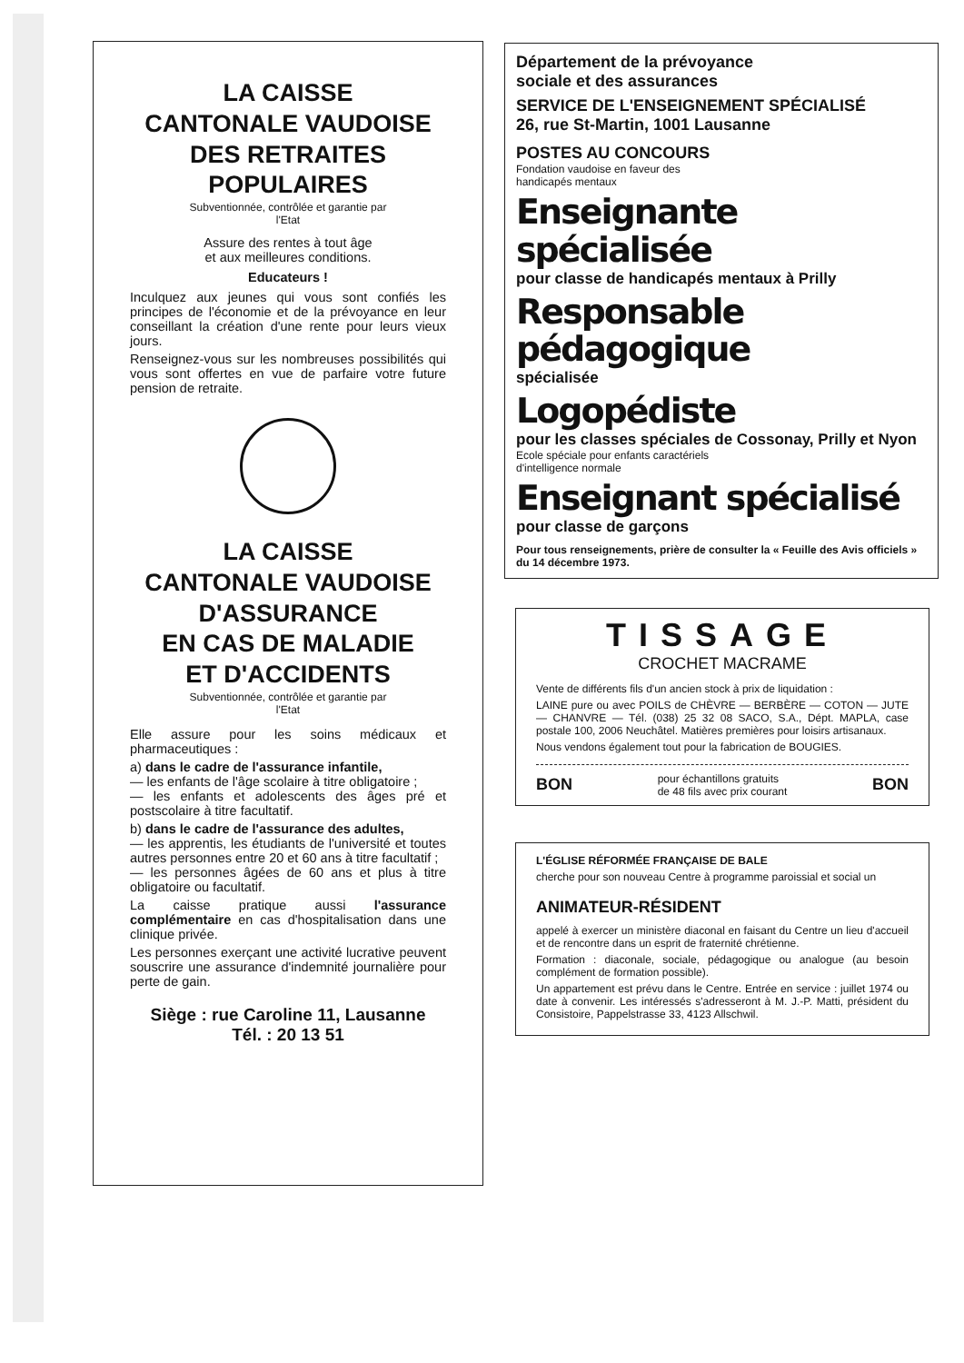LA CAISSE
CANTONALE VAUDOISE
DES RETRAITES
POPULAIRES
Subventionnée, contrôlée et garantie par
l'Etat
Assure des rentes à tout âge
et aux meilleures conditions.
Educateurs !
Inculquez aux jeunes qui vous sont confiés les principes de l'économie et de la prévoyance en leur conseillant la création d'une rente pour leurs vieux jours.
Renseignez-vous sur les nombreuses possibilités qui vous sont offertes en vue de parfaire votre future pension de retraite.
LA CAISSE
CANTONALE VAUDOISE
D'ASSURANCE
EN CAS DE MALADIE
ET D'ACCIDENTS
Subventionnée, contrôlée et garantie par
l'Etat
Elle assure pour les soins médicaux et pharmaceutiques :
a) dans le cadre de l'assurance infantile,
— les enfants de l'âge scolaire à titre obligatoire ;
— les enfants et adolescents des âges pré et postscolaire à titre facultatif.
b) dans le cadre de l'assurance des adultes,
— les apprentis, les étudiants de l'université et toutes autres personnes entre 20 et 60 ans à titre facultatif ;
— les personnes âgées de 60 ans et plus à titre obligatoire ou facultatif.
La caisse pratique aussi l'assurance complémentaire en cas d'hospitalisation dans une clinique privée.
Les personnes exerçant une activité lucrative peuvent souscrire une assurance d'indemnité journalière pour perte de gain.
Siège : rue Caroline 11, Lausanne
Tél. : 20 13 51
Département de la prévoyance
sociale et des assurances
SERVICE DE L'ENSEIGNEMENT SPÉCIALISÉ
26, rue St-Martin, 1001 Lausanne
POSTES AU CONCOURS
Fondation vaudoise en faveur des
handicapés mentaux
Enseignante spécialisée
pour classe de handicapés mentaux à Prilly
Responsable pédagogique
spécialisée
Logopédiste
pour les classes spéciales de Cossonay, Prilly et Nyon
Ecole spéciale pour enfants caractériels
d'intelligence normale
Enseignant spécialisé
pour classe de garçons
Pour tous renseignements, prière de consulter la « Feuille des Avis officiels » du 14 décembre 1973.
TISSAGE
CROCHET MACRAME
Vente de différents fils d'un ancien stock à prix de liquidation :
LAINE pure ou avec POILS de CHÈVRE — BERBÈRE — COTON — JUTE — CHANVRE — Tél. (038) 25 32 08 SACO, S.A., Dépt. MAPLA, case postale 100, 2006 Neuchâtel. Matières premières pour loisirs artisanaux.
Nous vendons également tout pour la fabrication de BOUGIES.
BON pour échantillons gratuits
de 48 fils avec prix courant BON
L'ÉGLISE RÉFORMÉE FRANÇAISE DE BALE
cherche pour son nouveau Centre à programme paroissial et social un
ANIMATEUR-RÉSIDENT
appelé à exercer un ministère diaconal en faisant du Centre un lieu d'accueil et de rencontre dans un esprit de fraternité chrétienne.
Formation : diaconale, sociale, pédagogique ou analogue (au besoin complément de formation possible).
Un appartement est prévu dans le Centre. Entrée en service : juillet 1974 ou date à convenir. Les intéressés s'adresseront à M. J.-P. Matti, président du Consistoire, Pappelstrasse 33, 4123 Allschwil.